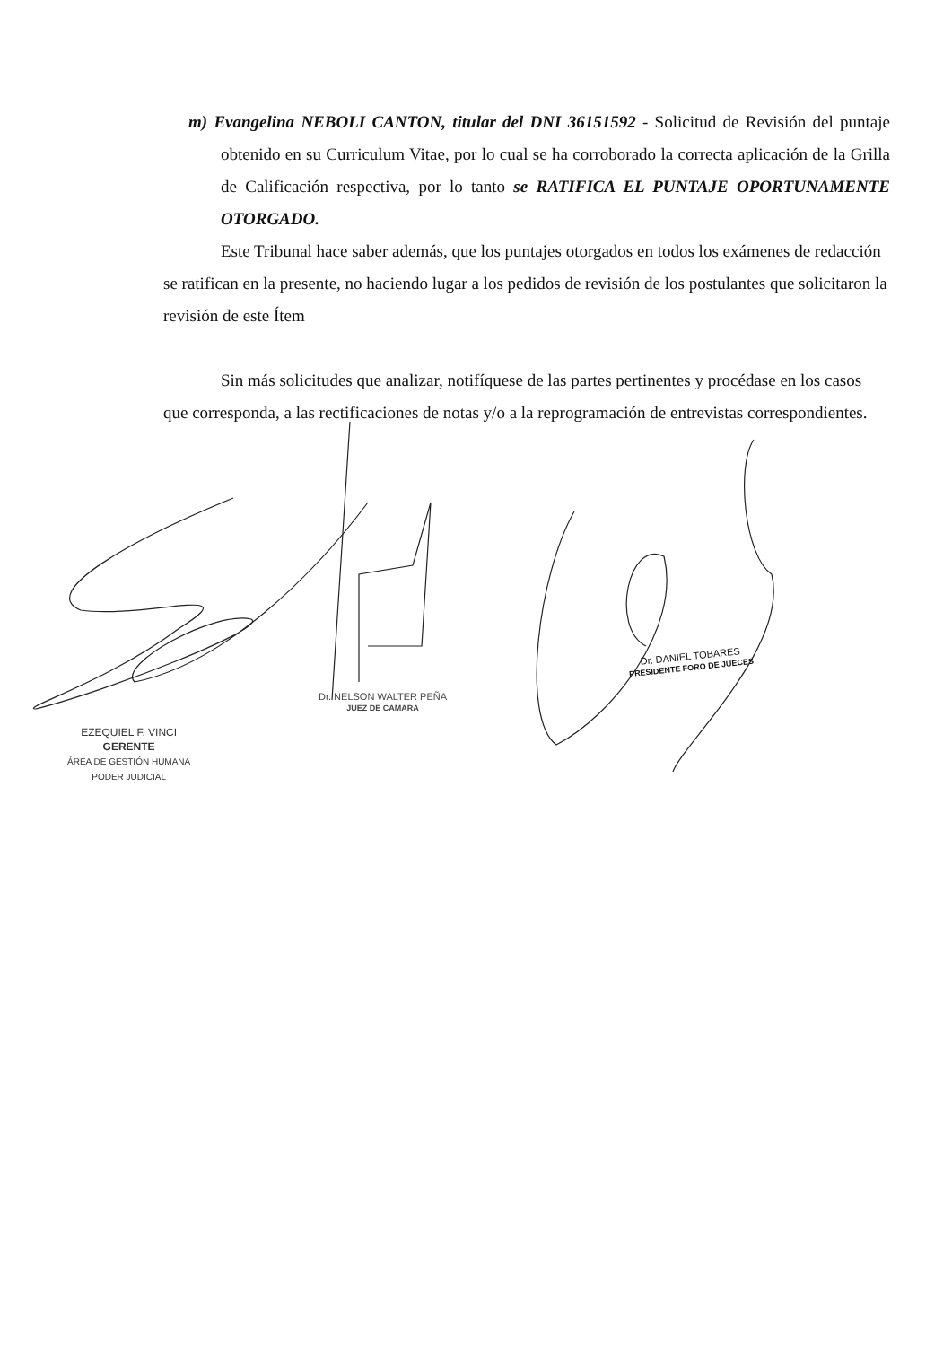m) Evangelina NEBOLI CANTON, titular del DNI 36151592 - Solicitud de Revisión del puntaje obtenido en su Curriculum Vitae, por lo cual se ha corroborado la correcta aplicación de la Grilla de Calificación respectiva, por lo tanto se RATIFICA EL PUNTAJE OPORTUNAMENTE OTORGADO.
Este Tribunal hace saber además, que los puntajes otorgados en todos los exámenes de redacción se ratifican en la presente, no haciendo lugar a los pedidos de revisión de los postulantes que solicitaron la revisión de este Ítem
Sin más solicitudes que analizar, notifíquese de las partes pertinentes y procédase en los casos que corresponda, a las rectificaciones de notas y/o a la reprogramación de entrevistas correspondientes.
Dr. DANIEL TOBARES
PRESIDENTE FORO DE JUECES
Dr. NELSON WALTER PEÑA
JUEZ DE CAMARA
EZEQUIEL F. VINCI
GERENTE
ÁREA DE GESTIÓN HUMANA
PODER JUDICIAL